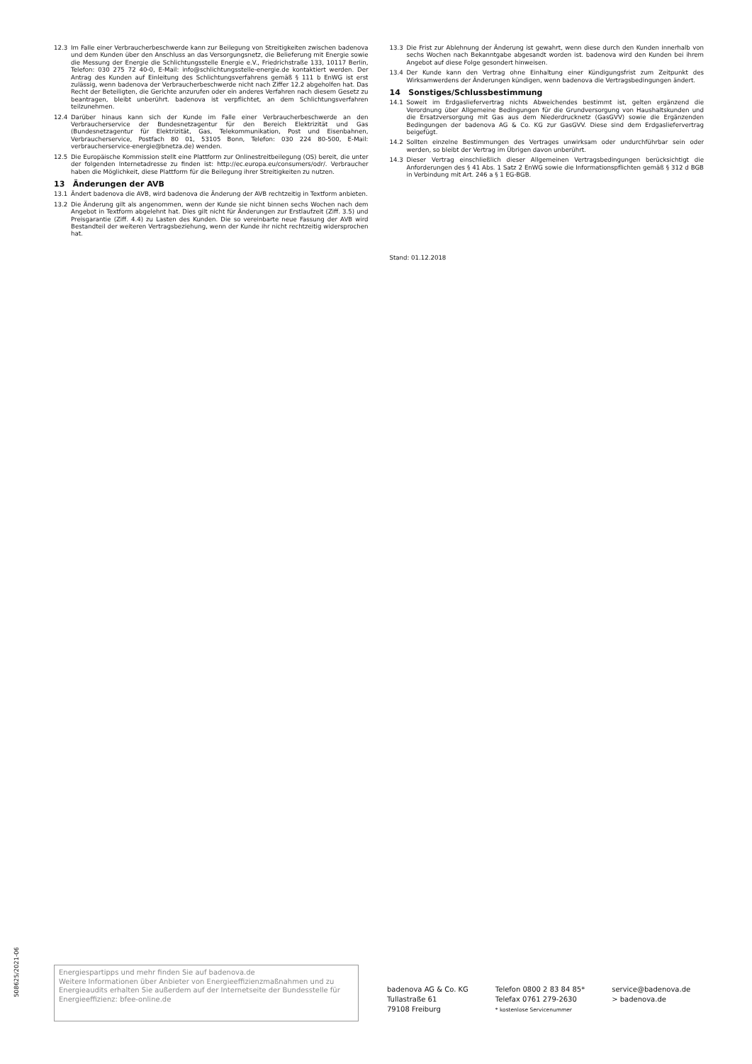12.3 Im Falle einer Verbraucherbeschwerde kann zur Beilegung von Streitigkeiten zwischen badenova und dem Kunden über den Anschluss an das Versorgungsnetz, die Belieferung mit Energie sowie die Messung der Energie die Schlichtungsstelle Energie e.V., Friedrichstraße 133, 10117 Berlin, Telefon: 030 275 72 40-0, E-Mail: info@schlichtungsstelle-energie.de kontaktiert werden. Der Antrag des Kunden auf Einleitung des Schlichtungsverfahrens gemäß § 111 b EnWG ist erst zulässig, wenn badenova der Verbraucherbeschwerde nicht nach Ziffer 12.2 abgeholfen hat. Das Recht der Beteiligten, die Gerichte anzurufen oder ein anderes Verfahren nach diesem Gesetz zu beantragen, bleibt unberührt. badenova ist verpflichtet, an dem Schlichtungsverfahren teilzunehmen.
12.4 Darüber hinaus kann sich der Kunde im Falle einer Verbraucherbeschwerde an den Verbraucherservice der Bundesnetzagentur für den Bereich Elektrizität und Gas (Bundesnetzagentur für Elektrizität, Gas, Telekommunikation, Post und Eisenbahnen, Verbraucherservice, Postfach 80 01, 53105 Bonn, Telefon: 030 224 80-500, E-Mail: verbraucherservice-energie@bnetza.de) wenden.
12.5 Die Europäische Kommission stellt eine Plattform zur Onlinestreitbeilegung (OS) bereit, die unter der folgenden Internetadresse zu finden ist: http://ec.europa.eu/consumers/odr/. Verbraucher haben die Möglichkeit, diese Plattform für die Beilegung ihrer Streitigkeiten zu nutzen.
13 Änderungen der AVB
13.1 Ändert badenova die AVB, wird badenova die Änderung der AVB rechtzeitig in Textform anbieten.
13.2 Die Änderung gilt als angenommen, wenn der Kunde sie nicht binnen sechs Wochen nach dem Angebot in Textform abgelehnt hat. Dies gilt nicht für Änderungen zur Erstlaufzeit (Ziff. 3.5) und Preisgarantie (Ziff. 4.4) zu Lasten des Kunden. Die so vereinbarte neue Fassung der AVB wird Bestandteil der weiteren Vertragsbeziehung, wenn der Kunde ihr nicht rechtzeitig widersprochen hat.
13.3 Die Frist zur Ablehnung der Änderung ist gewahrt, wenn diese durch den Kunden innerhalb von sechs Wochen nach Bekanntgabe abgesandt worden ist. badenova wird den Kunden bei ihrem Angebot auf diese Folge gesondert hinweisen.
13.4 Der Kunde kann den Vertrag ohne Einhaltung einer Kündigungsfrist zum Zeitpunkt des Wirksamwerdens der Änderungen kündigen, wenn badenova die Vertragsbedingungen ändert.
14 Sonstiges/Schlussbestimmung
14.1 Soweit im Erdgasliefervertrag nichts Abweichendes bestimmt ist, gelten ergänzend die Verordnung über Allgemeine Bedingungen für die Grundversorgung von Haushaltskunden und die Ersatzversorgung mit Gas aus dem Niederdrucknetz (GasGVV) sowie die Ergänzenden Bedingungen der badenova AG & Co. KG zur GasGVV. Diese sind dem Erdgasliefervertrag beigefügt.
14.2 Sollten einzelne Bestimmungen des Vertrages unwirksam oder undurchführbar sein oder werden, so bleibt der Vertrag im Übrigen davon unberührt.
14.3 Dieser Vertrag einschließlich dieser Allgemeinen Vertragsbedingungen berücksichtigt die Anforderungen des § 41 Abs. 1 Satz 2 EnWG sowie die Informationspflichten gemäß § 312 d BGB in Verbindung mit Art. 246 a § 1 EG-BGB.
Stand: 01.12.2018
508625/2021-06
Energiespartipps und mehr finden Sie auf badenova.de
Weitere Informationen über Anbieter von Energieeffizienzmaßnahmen und zu Energieaudits erhalten Sie außerdem auf der Internetseite der Bundesstelle für Energieeffizienz: bfee-online.de
badenova AG & Co. KG
Tullastraße 61
79108 Freiburg
Telefon 0800 2 83 84 85*
Telefax 0761 279-2630
* kostenlose Servicenummer
service@badenova.de
> badenova.de